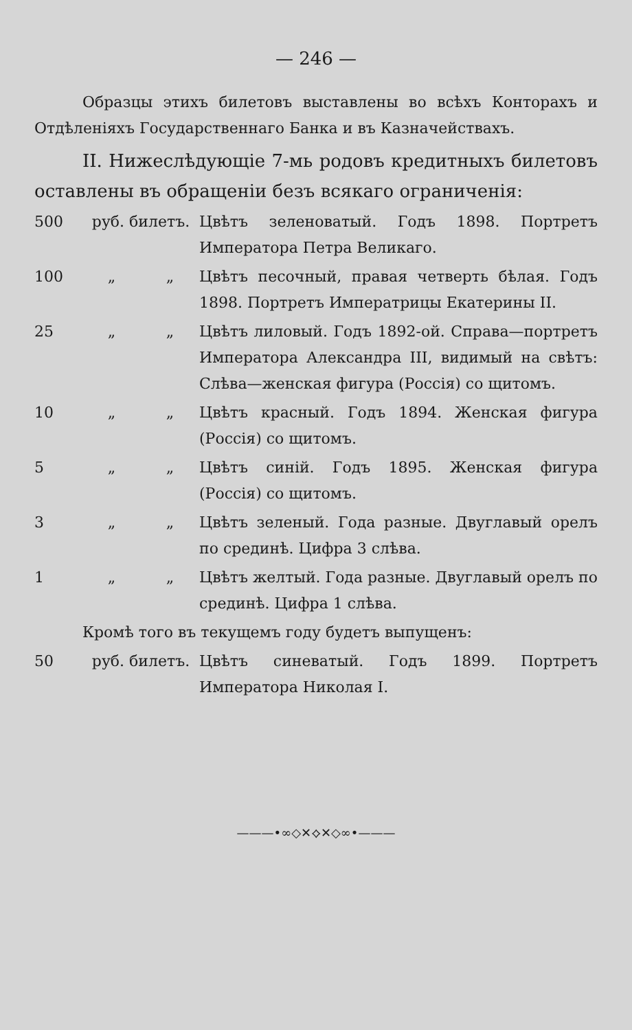— 246 —
Образцы этихъ билетовъ выставлены во всѣхъ Конторахъ и Отдѣленіяхъ Государственнаго Банка и въ Казначействахъ.
II. Нижеслѣдующіе 7-мь родовъ кредитныхъ билетовъ оставлены въ обращеніи безъ всякаго ограниченія:
500 руб. билетъ. Цвѣтъ зеленоватый. Годъ 1898. Портретъ Императора Петра Великаго.
100 „ „ Цвѣтъ песочный, правая четверть бѣлая. Годъ 1898. Портретъ Императрицы Екатерины II.
25 „ „ Цвѣтъ лиловый. Годъ 1892-ой. Справа—портретъ Императора Александра III, видимый на свѣтъ: Слѣва—женская фигура (Россія) со щитомъ.
10 „ „ Цвѣтъ красный. Годъ 1894. Женская фигура (Россія) со щитомъ.
5 „ „ Цвѣтъ синій. Годъ 1895. Женская фигура (Россія) со щитомъ.
3 „ „ Цвѣтъ зеленый. Года разные. Двуглавый орелъ по срединѣ. Цифра 3 слѣва.
1 „ „ Цвѣтъ желтый. Года разные. Двуглавый орелъ по срединѣ. Цифра 1 слѣва.
Кромѣ того въ текущемъ году будетъ выпущенъ:
50 руб. билетъ. Цвѣтъ синеватый. Годъ 1899. Портретъ Императора Николая I.
———•∞◇✕⟡✕◇∞•———